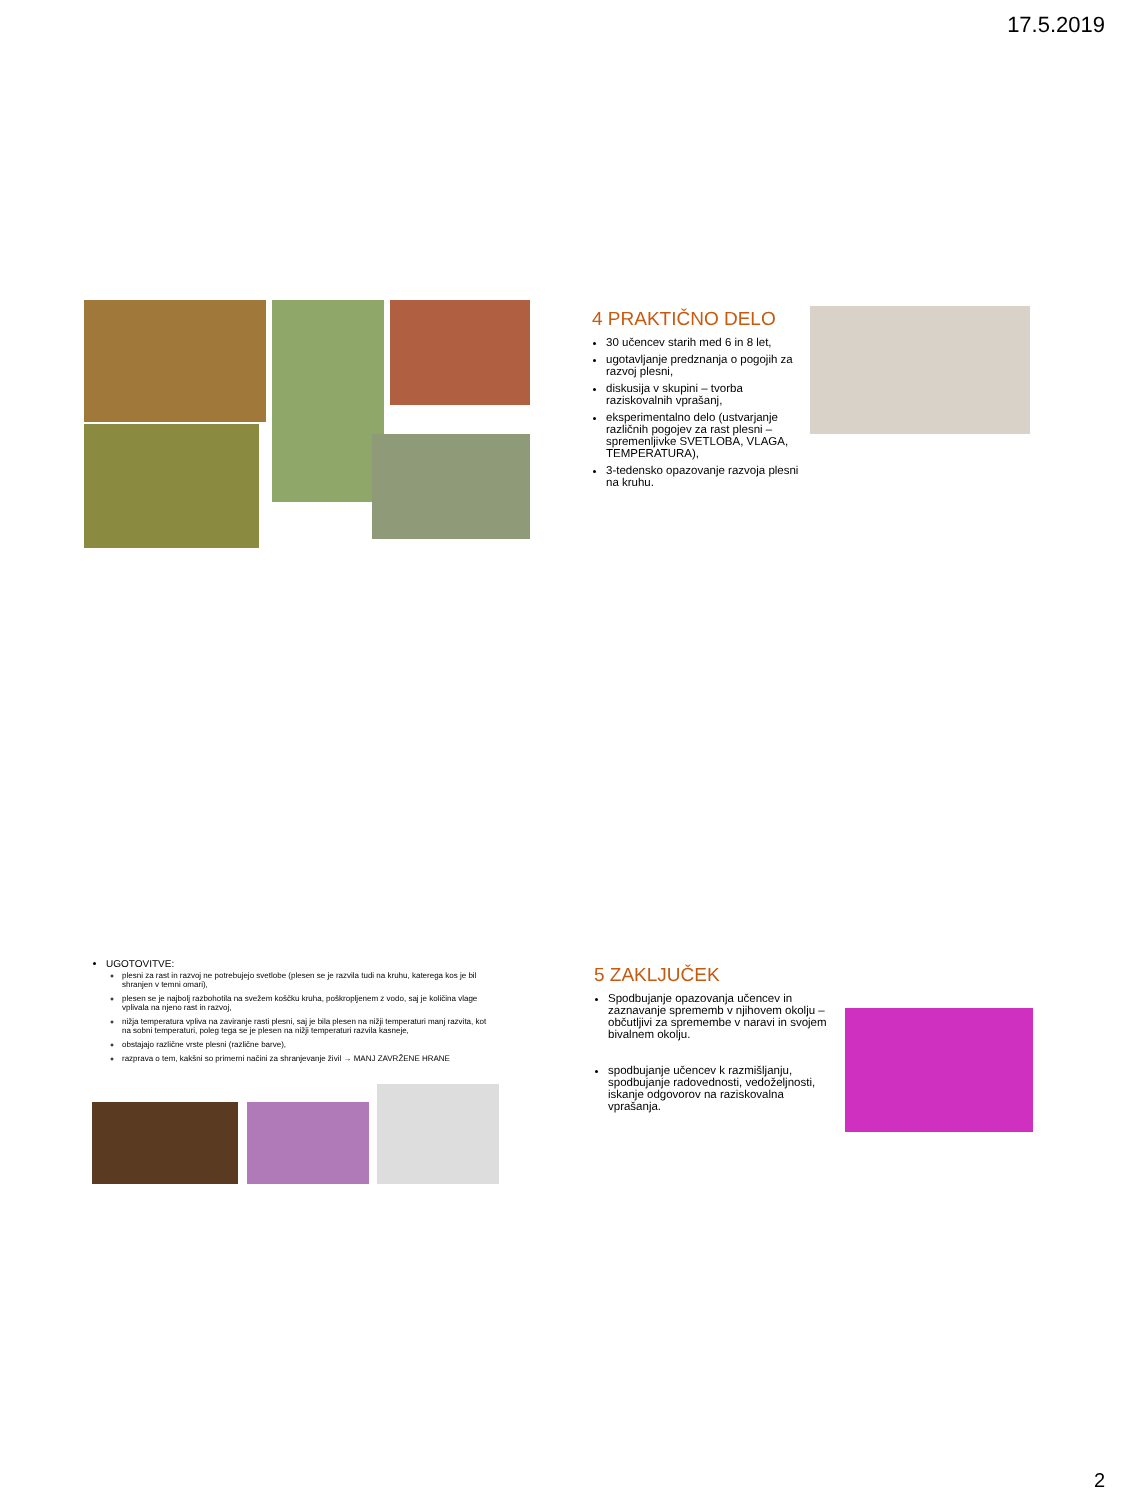17.5.2019
4 PRAKTIČNO DELO
30 učencev starih med 6 in 8 let,
ugotavljanje predznanja o pogojih za razvoj plesni,
diskusija v skupini – tvorba raziskovalnih vprašanj,
eksperimentalno delo (ustvarjanje različnih pogojev za rast plesni – spremenljivke SVETLOBA, VLAGA, TEMPERATURA),
3-tedensko opazovanje razvoja plesni na kruhu.
UGOTOVITVE:
plesni za rast in razvoj ne potrebujejo svetlobe (plesen se je razvila tudi na kruhu, katerega kos je bil shranjen v temni omari),
plesen se je najbolj razbohotila na svežem koščku kruha, poškropljenem z vodo, saj je količina vlage vplivala na njeno rast in razvoj,
nižja temperatura vpliva na zaviranje rasti plesni, saj je bila plesen na nižji temperaturi manj razvita, kot na sobni temperaturi, poleg tega se je plesen na nižji temperaturi razvila kasneje,
obstajajo različne vrste plesni (različne barve),
razprava o tem, kakšni so primerni načini za shranjevanje živil → MANJ ZAVRŽENE HRANE
5 ZAKLJUČEK
Spodbujanje opazovanja učencev in zaznavanje sprememb v njihovem okolju – občutljivi za spremembe v naravi in svojem bivalnem okolju.
spodbujanje učencev k razmišljanju, spodbujanje radovednosti, vedoželjnosti, iskanje odgovorov na raziskovalna vprašanja.
2